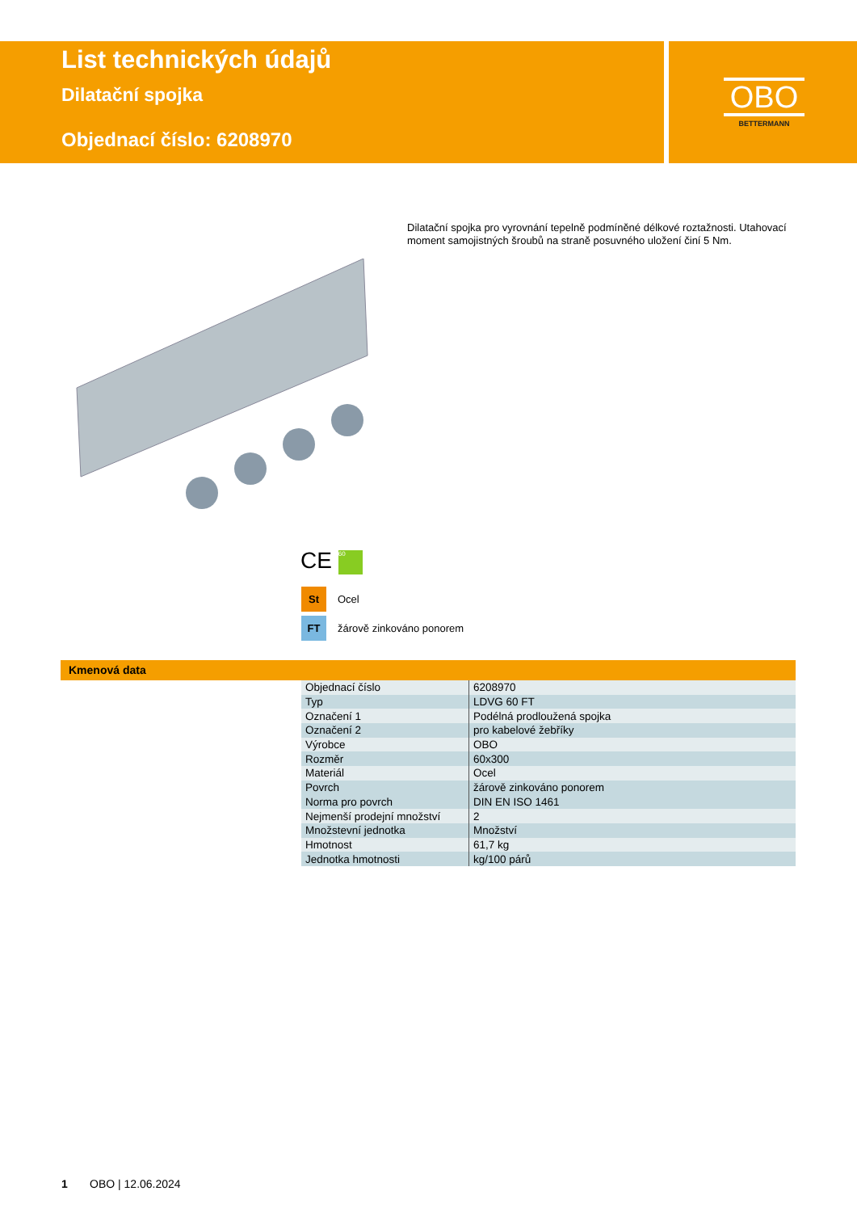List technických údajů
Dilatační spojka
Objednací číslo: 6208970
OBO
BETTERMANN
Dilatační spojka pro vyrovnání tepelně podmíněné délkové roztažnosti. Utahovací moment samojistných šroubů na straně posuvného uložení činí 5 Nm.
CE 60
St Ocel
FT žárově zinkováno ponorem
Kmenová data
| Objednací číslo | 6208970 |
| Typ | LDVG 60 FT |
| Označení 1 | Podélná prodloužená spojka |
| Označení 2 | pro kabelové žebříky |
| Výrobce | OBO |
| Rozměr | 60x300 |
| Materiál | Ocel |
| Povrch | žárově zinkováno ponorem |
| Norma pro povrch | DIN EN ISO 1461 |
| Nejmenší prodejní množství | 2 |
| Množstevní jednotka | Množství |
| Hmotnost | 61,7 kg |
| Jednotka hmotnosti | kg/100 párů |
1 OBO | 12.06.2024